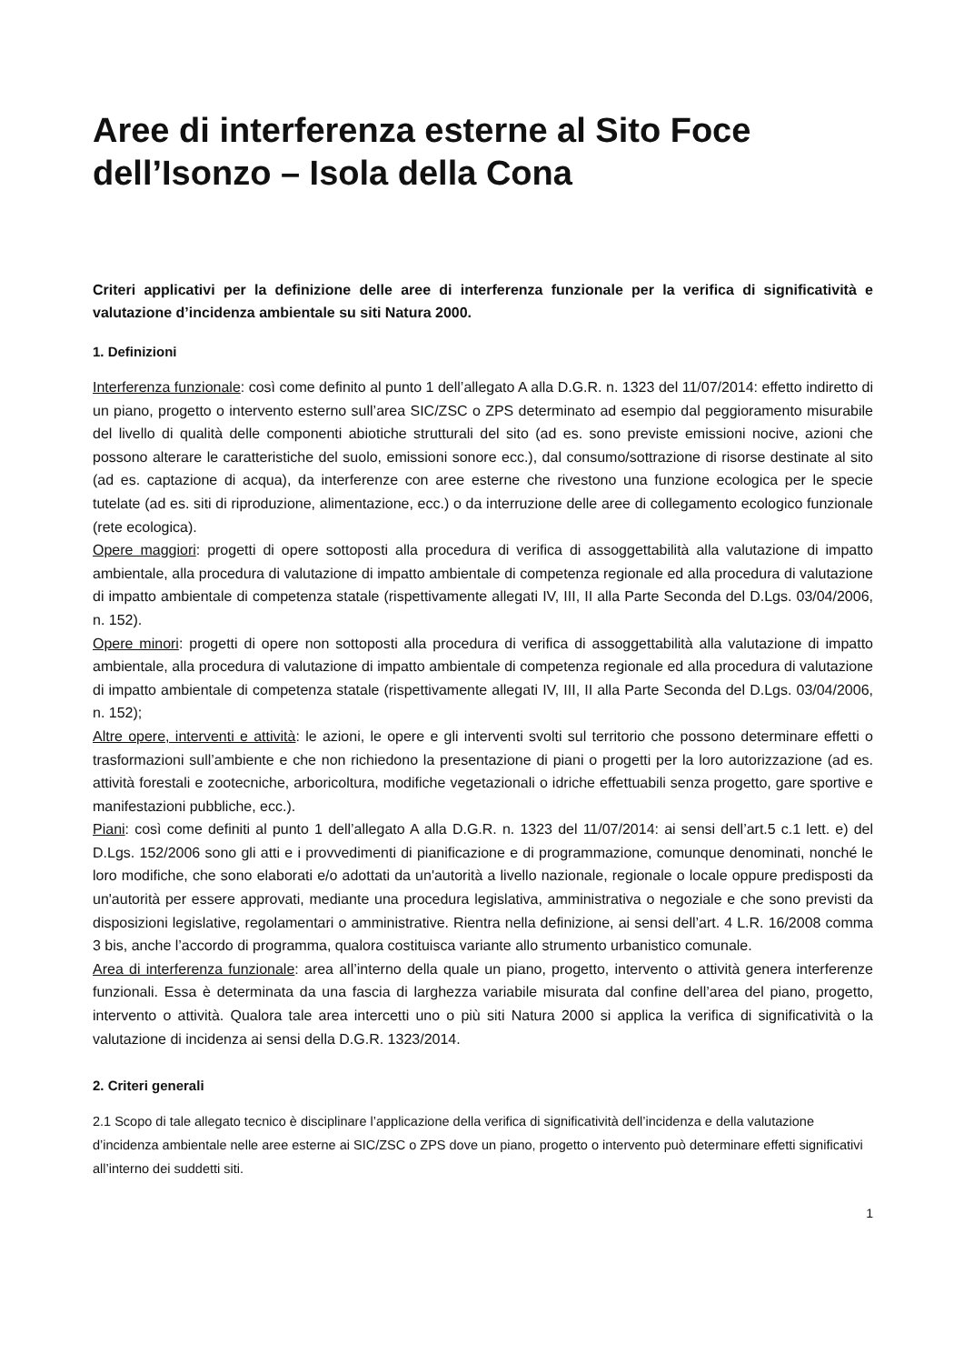Aree di interferenza esterne al Sito Foce dell’Isonzo – Isola della Cona
Criteri applicativi per la definizione delle aree di interferenza funzionale per la verifica di significatività e valutazione d’incidenza ambientale su siti Natura 2000.
1. Definizioni
Interferenza funzionale: così come definito al punto 1 dell’allegato A alla D.G.R. n. 1323 del 11/07/2014: effetto indiretto di un piano, progetto o intervento esterno sull’area SIC/ZSC o ZPS determinato ad esempio dal peggioramento misurabile del livello di qualità delle componenti abiotiche strutturali del sito (ad es. sono previste emissioni nocive, azioni che possono alterare le caratteristiche del suolo, emissioni sonore ecc.), dal consumo/sottrazione di risorse destinate al sito (ad es. captazione di acqua), da interferenze con aree esterne che rivestono una funzione ecologica per le specie tutelate (ad es. siti di riproduzione, alimentazione, ecc.) o da interruzione delle aree di collegamento ecologico funzionale (rete ecologica).
Opere maggiori: progetti di opere sottoposti alla procedura di verifica di assoggettabilità alla valutazione di impatto ambientale, alla procedura di valutazione di impatto ambientale di competenza regionale ed alla procedura di valutazione di impatto ambientale di competenza statale (rispettivamente allegati IV, III, II alla Parte Seconda del D.Lgs. 03/04/2006, n. 152).
Opere minori: progetti di opere non sottoposti alla procedura di verifica di assoggettabilità alla valutazione di impatto ambientale, alla procedura di valutazione di impatto ambientale di competenza regionale ed alla procedura di valutazione di impatto ambientale di competenza statale (rispettivamente allegati IV, III, II alla Parte Seconda del D.Lgs. 03/04/2006, n. 152);
Altre opere, interventi e attività: le azioni, le opere e gli interventi svolti sul territorio che possono determinare effetti o trasformazioni sull’ambiente e che non richiedono la presentazione di piani o progetti per la loro autorizzazione (ad es. attività forestali e zootecniche, arboricoltura, modifiche vegetazionali o idriche effettuabili senza progetto, gare sportive e manifestazioni pubbliche, ecc.).
Piani: così come definiti al punto 1 dell’allegato A alla D.G.R. n. 1323 del 11/07/2014: ai sensi dell’art.5 c.1 lett. e) del D.Lgs. 152/2006 sono gli atti e i provvedimenti di pianificazione e di programmazione, comunque denominati, nonché le loro modifiche, che sono elaborati e/o adottati da un'autorità a livello nazionale, regionale o locale oppure predisposti da un'autorità per essere approvati, mediante una procedura legislativa, amministrativa o negoziale e che sono previsti da disposizioni legislative, regolamentari o amministrative. Rientra nella definizione, ai sensi dell’art. 4 L.R. 16/2008 comma 3 bis, anche l’accordo di programma, qualora costituisca variante allo strumento urbanistico comunale.
Area di interferenza funzionale: area all’interno della quale un piano, progetto, intervento o attività genera interferenze funzionali. Essa è determinata da una fascia di larghezza variabile misurata dal confine dell’area del piano, progetto, intervento o attività. Qualora tale area intercetti uno o più siti Natura 2000 si applica la verifica di significatività o la valutazione di incidenza ai sensi della D.G.R. 1323/2014.
2. Criteri generali
2.1 Scopo di tale allegato tecnico è disciplinare l’applicazione della verifica di significatività dell’incidenza e della valutazione d’incidenza ambientale nelle aree esterne ai SIC/ZSC o ZPS dove un piano, progetto o intervento può determinare effetti significativi all’interno dei suddetti siti.
1